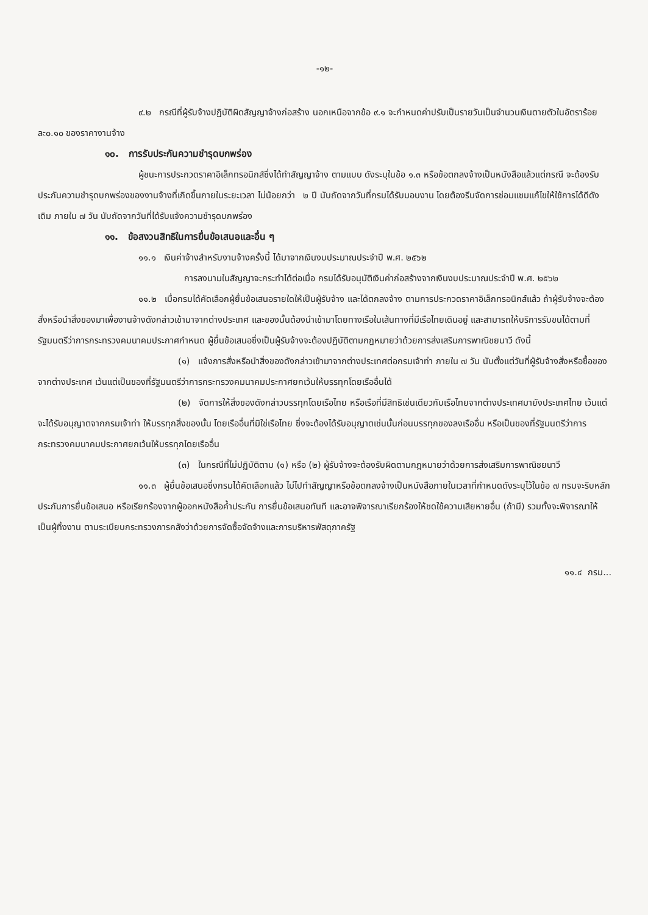-๑๒-
๙.๒ กรณีที่ผู้รับจ้างปฏิบัติผิดสัญญาจ้างก่อสร้าง นอกเหนือจากข้อ ๙.๑ จะกำหนดค่าปรับเป็นรายวันเป็นจำนวนเงินตายตัวในอัตราร้อยละ๐.๑๐ ของราคางานจ้าง
๑๐. การรับประกันความชำรุดบกพร่อง
ผู้ชนะการประกวดราคาอิเล็กทรอนิกส์ซึ่งได้ทำสัญญาจ้าง ตามแบบ ดังระบุในข้อ ๑.๓ หรือข้อตกลงจ้างเป็นหนังสือแล้วแต่กรณี จะต้องรับประกันความชำรุดบกพร่องของงานจ้างที่เกิดขึ้นภายในระยะเวลา ไม่น้อยกว่า ๒ ปี นับถัดจากวันที่กรมได้รับมอบงาน โดยต้องรีบจัดการซ่อมแซมแก้ไขให้ใช้การได้ดีดังเดิม ภายใน ๗ วัน นับถัดจากวันที่ได้รับแจ้งความชำรุดบกพร่อง
๑๑. ข้อสงวนสิทธิในการยื่นข้อเสนอและอื่น ๆ
๑๑.๑ เงินค่าจ้างสำหรับงานจ้างครั้งนี้ ได้มาจากเงินงบประมาณประจำปี พ.ศ. ๒๕๖๒
การลงนามในสัญญาจะกระทำได้ต่อเมื่อ กรมได้รับอนุมัติเงินค่าก่อสร้างจากเงินงบประมาณประจำปี พ.ศ. ๒๕๖๒
๑๑.๒ เมื่อกรมได้คัดเลือกผู้ยื่นข้อเสนอรายใดให้เป็นผู้รับจ้าง และได้ตกลงจ้าง ตามการประกวดราคาอิเล็กทรอนิกส์แล้ว ถ้าผู้รับจ้างจะต้องสั่งหรือนำสิ่งของมาเพื่องานจ้างดังกล่าวเข้ามาจากต่างประเทศ และของนั้นต้องนำเข้ามาโดยทางเรือในเส้นทางที่มีเรือไทยเดินอยู่ และสามารถให้บริการรับขนได้ตามที่รัฐมนตรีว่าการกระทรวงคมนาคมประกาศกำหนด ผู้ยื่นข้อเสนอซึ่งเป็นผู้รับจ้างจะต้องปฏิบัติตามกฎหมายว่าด้วยการส่งเสริมการพาณิชยนาวี ดังนี้
(๑) แจ้งการสั่งหรือนำสิ่งของดังกล่าวเข้ามาจากต่างประเทศต่อกรมเจ้าท่า ภายใน ๗ วัน นับตั้งแต่วันที่ผู้รับจ้างสั่งหรือซื้อของจากต่างประเทศ เว้นแต่เป็นของที่รัฐมนตรีว่าการกระทรวงคมนาคมประกาศยกเว้นให้บรรทุกโดยเรืออื่นได้
(๒) จัดการให้สิ่งของดังกล่าวบรรทุกโดยเรือไทย หรือเรือที่มีสิทธิเช่นเดียวกับเรือไทยจากต่างประเทศมายังประเทศไทย เว้นแต่จะได้รับอนุญาตจากกรมเจ้าท่า ให้บรรทุกสิ่งของนั้น โดยเรืออื่นที่มิใช่เรือไทย ซึ่งจะต้องได้รับอนุญาตเช่นนั้นก่อนบรรทุกของลงเรืออื่น หรือเป็นของที่รัฐมนตรีว่าการกระทรวงคมนาคมประกาศยกเว้นให้บรรทุกโดยเรืออื่น
(๓) ในกรณีที่ไม่ปฏิบัติตาม (๑) หรือ (๒) ผู้รับจ้างจะต้องรับผิดตามกฎหมายว่าด้วยการส่งเสริมการพาณิชยนาวี
๑๑.๓ ผู้ยื่นข้อเสนอซึ่งกรมได้คัดเลือกแล้ว ไม่ไปทำสัญญาหรือข้อตกลงจ้างเป็นหนังสือภายในเวลาที่กำหนดดังระบุไว้ในข้อ ๗ กรมจะริบหลักประกันการยื่นข้อเสนอ หรือเรียกร้องจากผู้ออกหนังสือค้ำประกัน การยื่นข้อเสนอทันที และอาจพิจารณาเรียกร้องให้ชดใช้ความเสียหายอื่น (ถ้ามี) รวมทั้งจะพิจารณาให้เป็นผู้ทิ้งงาน ตามระเบียบกระทรวงการคลังว่าด้วยการจัดซื้อจัดจ้างและการบริหารพัสดุภาครัฐ
๑๑.๔ กรม...